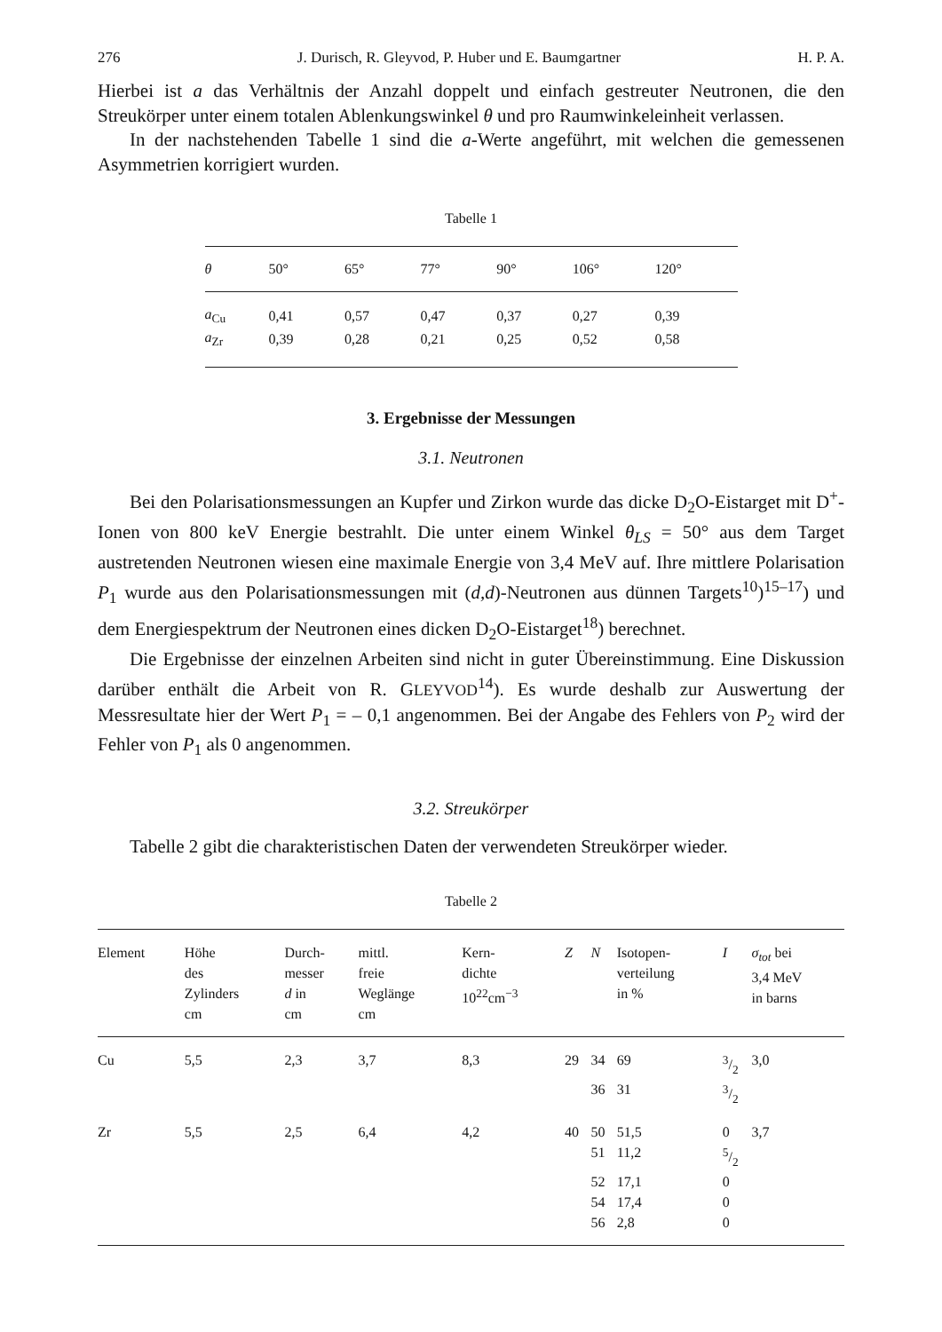276 J. Durisch, R. Gleyvod, P. Huber und E. Baumgartner H. P. A.
Hierbei ist a das Verhältnis der Anzahl doppelt und einfach gestreuter Neutronen, die den Streukörper unter einem totalen Ablenkungswinkel θ und pro Raumwinkeleinheit verlassen.
In der nachstehenden Tabelle 1 sind die a-Werte angeführt, mit welchen die gemessenen Asymmetrien korrigiert wurden.
Tabelle 1
| θ | 50° | 65° | 77° | 90° | 106° | 120° |
| --- | --- | --- | --- | --- | --- | --- |
| a<sub>Cu</sub> | 0,41 | 0,57 | 0,47 | 0,37 | 0,27 | 0,39 |
| a<sub>Zr</sub> | 0,39 | 0,28 | 0,21 | 0,25 | 0,52 | 0,58 |
3. Ergebnisse der Messungen
3.1. Neutronen
Bei den Polarisationsmessungen an Kupfer und Zirkon wurde das dicke D<sub>2</sub>O-Eistarget mit D<sup>+</sup>-Ionen von 800 keV Energie bestrahlt. Die unter einem Winkel θ<sub>LS</sub> = 50° aus dem Target austretenden Neutronen wiesen eine maximale Energie von 3,4 MeV auf. Ihre mittlere Polarisation P<sub>1</sub> wurde aus den Polarisationsmessungen mit (d,d)-Neutronen aus dünnen Targets<sup>10</sup>)<sup>15–17</sup>) und dem Energiespektrum der Neutronen eines dicken D<sub>2</sub>O-Eistarget<sup>18</sup>) berechnet.
Die Ergebnisse der einzelnen Arbeiten sind nicht in guter Übereinstimmung. Eine Diskussion darüber enthält die Arbeit von R. GLEYVOD<sup>14</sup>). Es wurde deshalb zur Auswertung der Messresultate hier der Wert P<sub>1</sub> = – 0,1 angenommen. Bei der Angabe des Fehlers von P<sub>2</sub> wird der Fehler von P<sub>1</sub> als 0 angenommen.
3.2. Streukörper
Tabelle 2 gibt die charakteristischen Daten der verwendeten Streukörper wieder.
Tabelle 2
| Element | Höhe des Zylinders cm | Durch- messer d in cm | mittl. freie Weglänge cm | Kern- dichte 10<sup>22</sup>cm<sup>−3</sup> | Z | N | Isotopen- verteilung in % | I | σ<sub>tot</sub> bei 3,4 MeV in barns |
| --- | --- | --- | --- | --- | --- | --- | --- | --- | --- |
| Cu | 5,5 | 2,3 | 3,7 | 8,3 | 29 | 34 | 69 | 3/2 | 3,0 |
| | | | | | | 36 | 31 | 3/2 | |
| Zr | 5,5 | 2,5 | 6,4 | 4,2 | 40 | 50 | 51,5 | 0 | 3,7 |
| | | | | | | 51 | 11,2 | 5/2 | |
| | | | | | | 52 | 17,1 | 0 | |
| | | | | | | 54 | 17,4 | 0 | |
| | | | | | | 56 | 2,8 | 0 | |